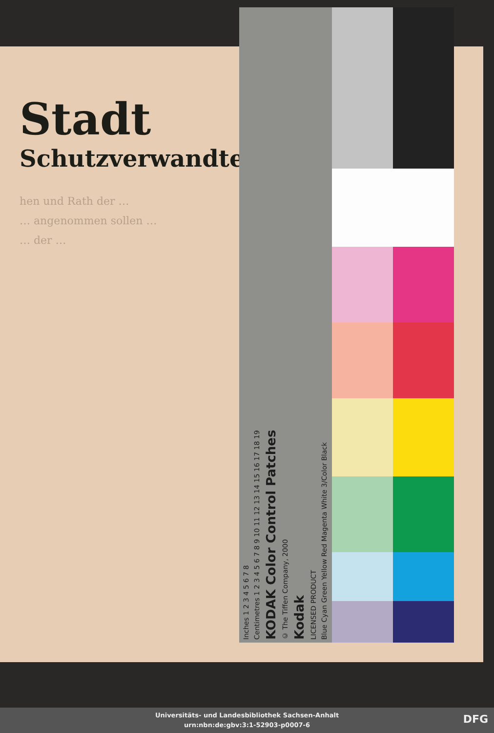Stadt
Schutzverwandte
hen und Rath der …
… angenommen sollen …
… der …
Inches 1 2 3 4 5 6 7 8
Centimetres 1 2 3 4 5 6 7 8 9 10 11 12 13 14 15 16 17 18 19
KODAK Color Control Patches
© The Tiffen Company, 2000
Kodak
LICENSED PRODUCT
Blue Cyan Green Yellow Red Magenta White 3/Color Black
Universitäts- und Landesbibliothek Sachsen-Anhalt
urn:nbn:de:gbv:3:1-52903-p0007-6
DFG